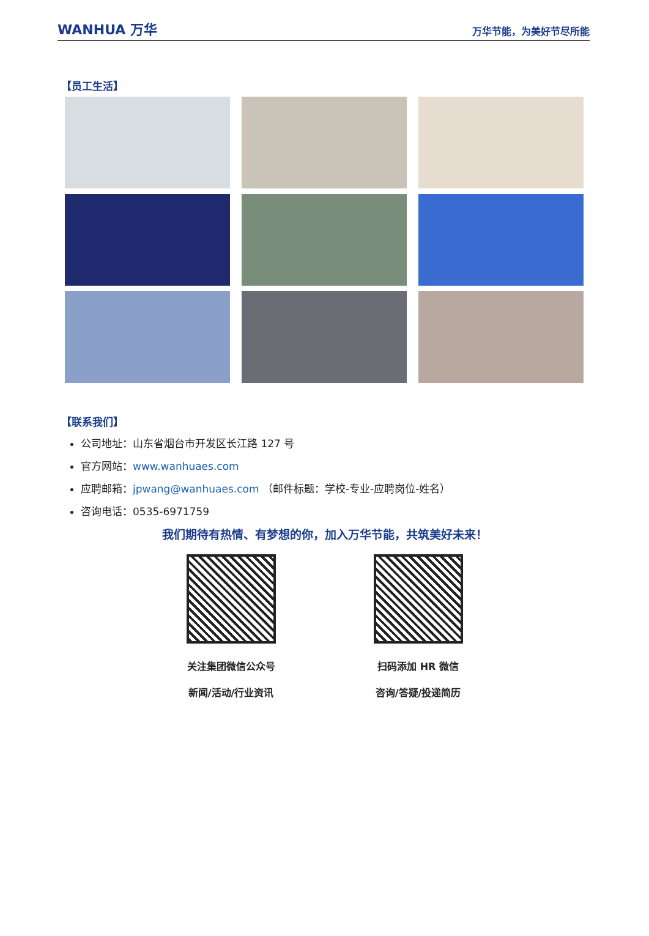WANHUA 万华
万华节能，为美好节尽所能
【员工生活】
【联系我们】
公司地址：山东省烟台市开发区长江路 127 号
官方网站：www.wanhuaes.com
应聘邮箱：jpwang@wanhuaes.com （邮件标题：学校-专业-应聘岗位-姓名）
咨询电话：0535-6971759
我们期待有热情、有梦想的你，加入万华节能，共筑美好未来！
关注集团微信公众号
新闻/活动/行业资讯
扫码添加 HR 微信
咨询/答疑/投递简历